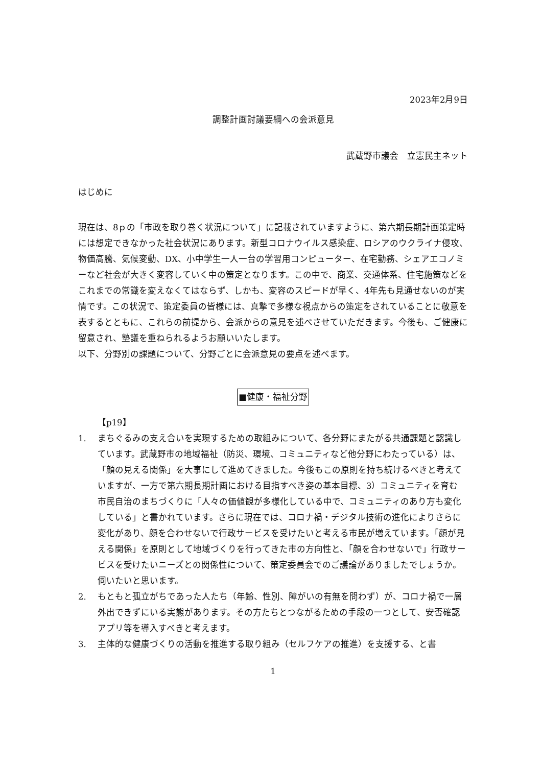2023年2月9日
調整計画討議要綱への会派意見
武蔵野市議会　立憲民主ネット
はじめに
現在は、8ｐの「市政を取り巻く状況について」に記載されていますように、第六期長期計画策定時には想定できなかった社会状況にあります。新型コロナウイルス感染症、ロシアのウクライナ侵攻、物価高騰、気候変動、DX、小中学生一人一台の学習用コンピューター、在宅勤務、シェアエコノミーなど社会が大きく変容していく中の策定となります。この中で、商業、交通体系、住宅施策などをこれまでの常識を変えなくてはならず、しかも、変容のスピードが早く、4年先も見通せないのが実情です。この状況で、策定委員の皆様には、真摯で多様な視点からの策定をされていることに敬意を表するとともに、これらの前提から、会派からの意見を述べさせていただきます。今後も、ご健康に留意され、塾議を重ねられるようお願いいたします。
以下、分野別の課題について、分野ごとに会派意見の要点を述べます。
■健康・福祉分野
【p19】
1. まちぐるみの支え合いを実現するための取組みについて、各分野にまたがる共通課題と認識しています。武蔵野市の地域福祉（防災、環境、コミュニティなど他分野にわたっている）は、「顔の見える関係」を大事にして進めてきました。今後もこの原則を持ち続けるべきと考えていますが、一方で第六期長期計画における目指すべき姿の基本目標、3）コミュニティを育む 市民自治のまちづくりに「人々の価値観が多様化している中で、コミュニティのあり方も変化している」と書かれています。さらに現在では、コロナ禍・デジタル技術の進化によりさらに変化があり、顔を合わせないで行政サービスを受けたいと考える市民が増えています。「顔が見える関係」を原則として地域づくりを行ってきた市の方向性と、「顔を合わせないで」行政サービスを受けたいニーズとの関係性について、策定委員会でのご議論がありましたでしょうか。伺いたいと思います。
2. もともと孤立がちであった人たち（年齢、性別、障がいの有無を問わず）が、コロナ禍で一層外出できずにいる実態があります。その方たちとつながるための手段の一つとして、安否確認アプリ等を導入すべきと考えます。
3. 主体的な健康づくりの活動を推進する取り組み（セルフケアの推進）を支援する、と書
1